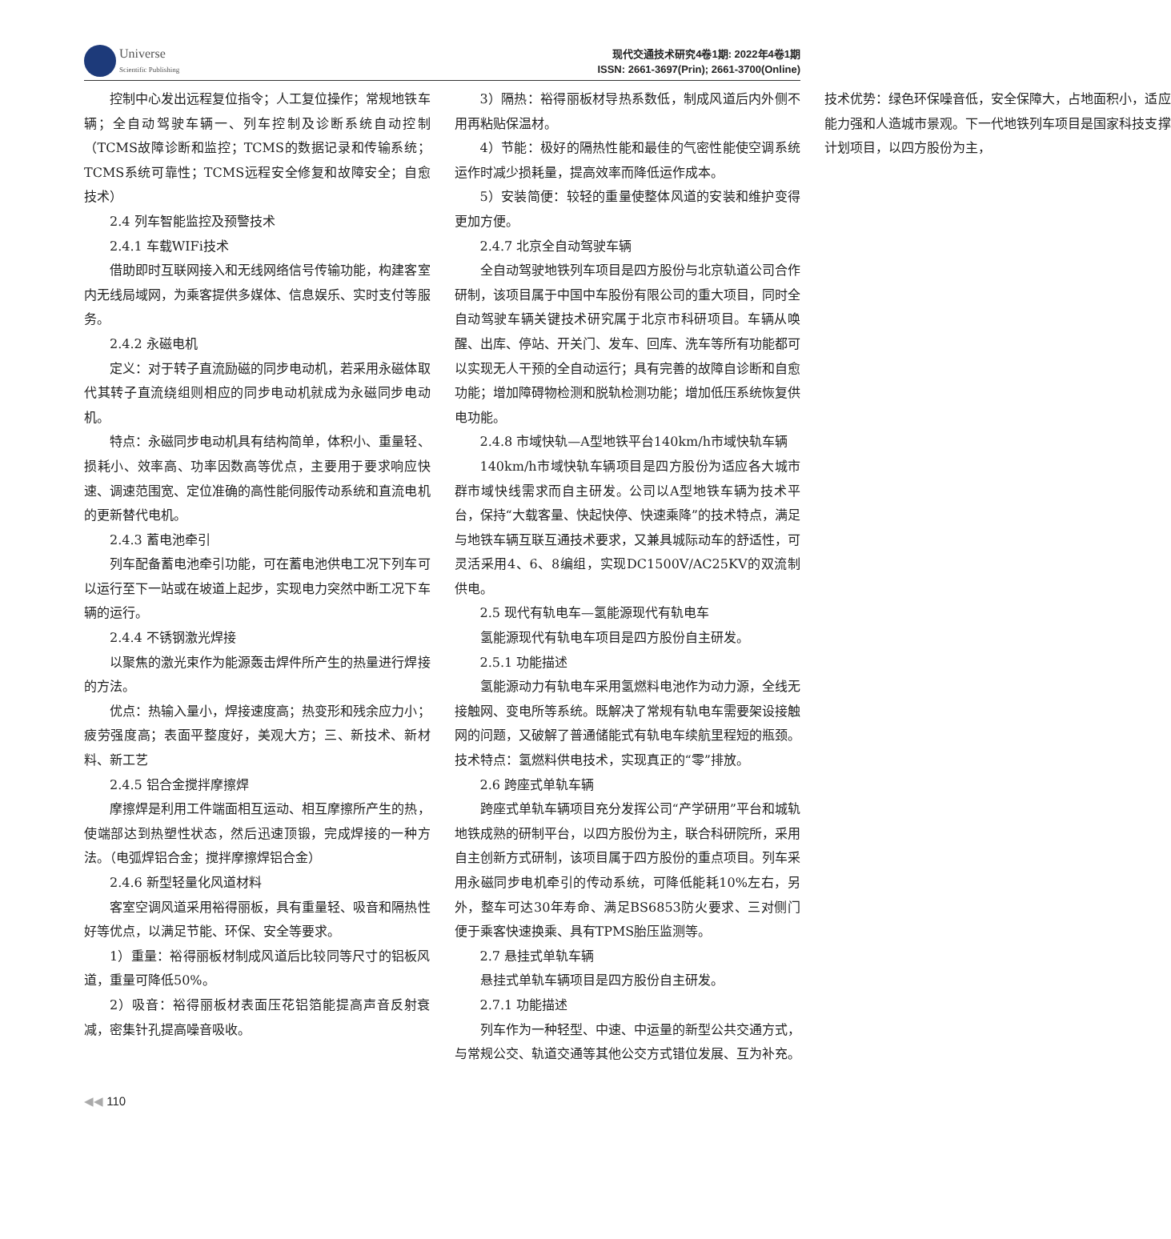Universe
Scientific Publishing
现代交通技术研究4卷1期: 2022年4卷1期
ISSN: 2661-3697(Prin); 2661-3700(Online)
控制中心发出远程复位指令；人工复位操作；常规地铁车辆；全自动驾驶车辆一、列车控制及诊断系统自动控制（TCMS故障诊断和监控；TCMS的数据记录和传输系统；TCMS系统可靠性；TCMS远程安全修复和故障安全；自愈技术）
2.4 列车智能监控及预警技术
2.4.1 车载WIFi技术
借助即时互联网接入和无线网络信号传输功能，构建客室内无线局域网，为乘客提供多媒体、信息娱乐、实时支付等服务。
2.4.2 永磁电机
定义：对于转子直流励磁的同步电动机，若采用永磁体取代其转子直流绕组则相应的同步电动机就成为永磁同步电动机。
特点：永磁同步电动机具有结构简单，体积小、重量轻、损耗小、效率高、功率因数高等优点，主要用于要求响应快速、调速范围宽、定位准确的高性能伺服传动系统和直流电机的更新替代电机。
2.4.3 蓄电池牵引
列车配备蓄电池牵引功能，可在蓄电池供电工况下列车可以运行至下一站或在坡道上起步，实现电力突然中断工况下车辆的运行。
2.4.4 不锈钢激光焊接
以聚焦的激光束作为能源轰击焊件所产生的热量进行焊接的方法。
优点：热输入量小，焊接速度高；热变形和残余应力小；疲劳强度高；表面平整度好，美观大方；三、新技术、新材料、新工艺
2.4.5 铝合金搅拌摩擦焊
摩擦焊是利用工件端面相互运动、相互摩擦所产生的热，使端部达到热塑性状态，然后迅速顶锻，完成焊接的一种方法。（电弧焊铝合金；搅拌摩擦焊铝合金）
2.4.6 新型轻量化风道材料
客室空调风道采用裕得丽板，具有重量轻、吸音和隔热性好等优点，以满足节能、环保、安全等要求。
1）重量：裕得丽板材制成风道后比较同等尺寸的铝板风道，重量可降低50%。
2）吸音：裕得丽板材表面压花铝箔能提高声音反射衰减，密集针孔提高噪音吸收。
3）隔热：裕得丽板材导热系数低，制成风道后内外侧不用再粘贴保温材。
4）节能：极好的隔热性能和最佳的气密性能使空调系统运作时减少损耗量，提高效率而降低运作成本。
5）安装简便：较轻的重量使整体风道的安装和维护变得更加方便。
2.4.7 北京全自动驾驶车辆
全自动驾驶地铁列车项目是四方股份与北京轨道公司合作研制，该项目属于中国中车股份有限公司的重大项目，同时全自动驾驶车辆关键技术研究属于北京市科研项目。车辆从唤醒、出库、停站、开关门、发车、回库、洗车等所有功能都可以实现无人干预的全自动运行；具有完善的故障自诊断和自愈功能；增加障碍物检测和脱轨检测功能；增加低压系统恢复供电功能。
2.4.8 市域快轨—A型地铁平台140km/h市域快轨车辆
140km/h市域快轨车辆项目是四方股份为适应各大城市群市域快线需求而自主研发。公司以A型地铁车辆为技术平台，保持“大载客量、快起快停、快速乘降”的技术特点，满足与地铁车辆互联互通技术要求，又兼具城际动车的舒适性，可灵活采用4、6、8编组，实现DC1500V/AC25KV的双流制供电。
2.5 现代有轨电车—氢能源现代有轨电车
氢能源现代有轨电车项目是四方股份自主研发。
2.5.1 功能描述
氢能源动力有轨电车采用氢燃料电池作为动力源，全线无接触网、变电所等系统。既解决了常规有轨电车需要架设接触网的问题，又破解了普通储能式有轨电车续航里程短的瓶颈。技术特点：氢燃料供电技术，实现真正的“零”排放。
2.6 跨座式单轨车辆
跨座式单轨车辆项目充分发挥公司“产学研用”平台和城轨地铁成熟的研制平台，以四方股份为主，联合科研院所，采用自主创新方式研制，该项目属于四方股份的重点项目。列车采用永磁同步电机牵引的传动系统，可降低能耗10%左右，另外，整车可达30年寿命、满足BS6853防火要求、三对侧门便于乘客快速换乘、具有TPMS胎压监测等。
2.7 悬挂式单轨车辆
悬挂式单轨车辆项目是四方股份自主研发。
2.7.1 功能描述
列车作为一种轻型、中速、中运量的新型公共交通方式，与常规公交、轨道交通等其他公交方式错位发展、互为补充。技术优势：绿色环保噪音低，安全保障大，占地面积小，适应能力强和人造城市景观。下一代地铁列车项目是国家科技支撑计划项目，以四方股份为主，
◀◀ 110